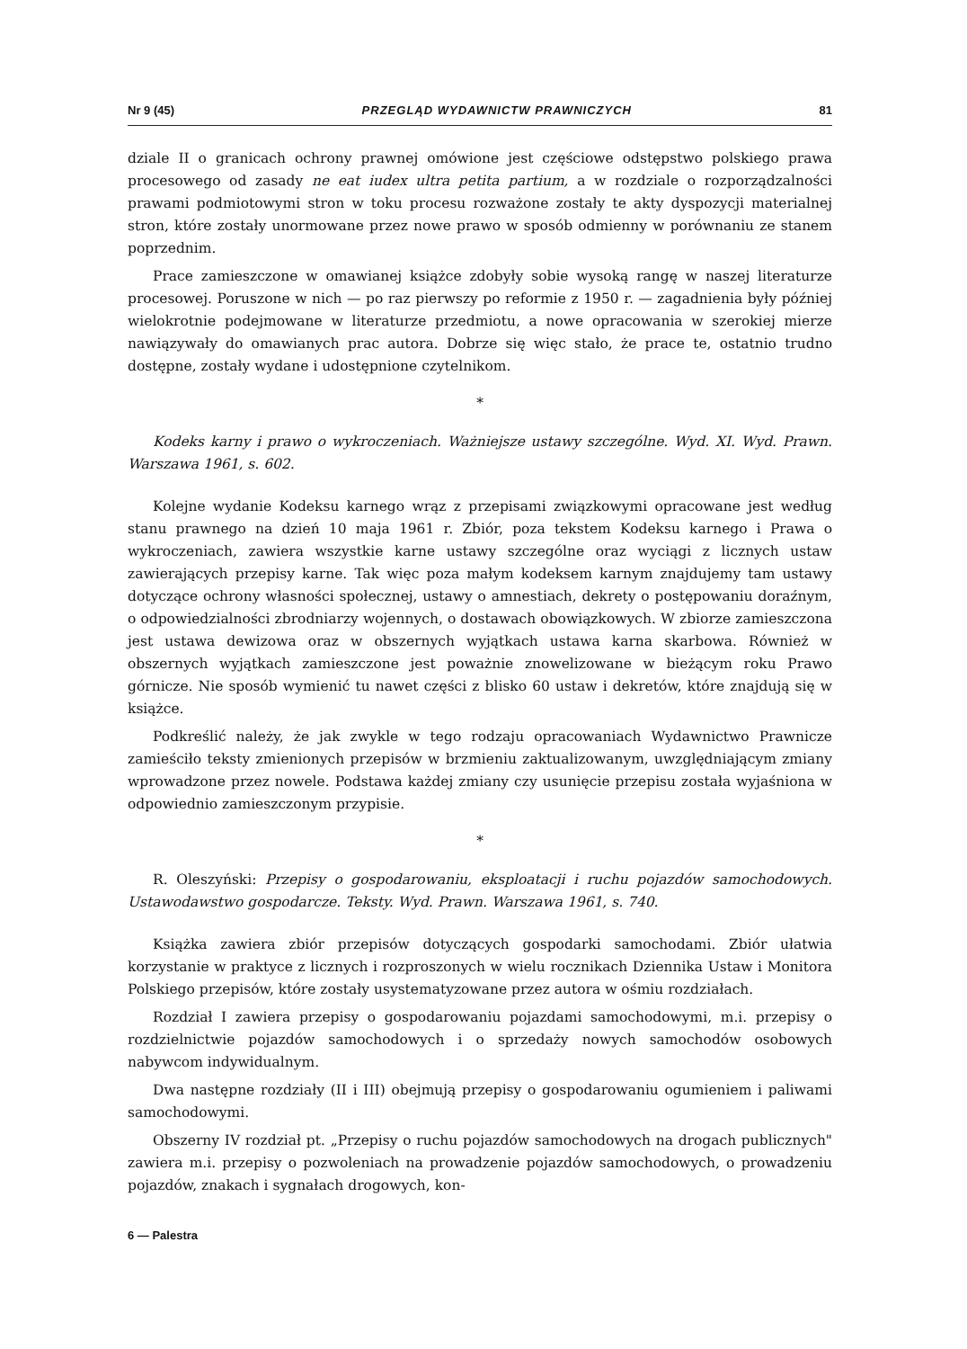Nr 9 (45) PRZEGLĄD WYDAWNICTW PRAWNICZYCH 81
dziale II o granicach ochrony prawnej omówione jest częściowe odstępstwo polskiego prawa procesowego od zasady ne eat iudex ultra petita partium, a w rozdziale o rozporządzalności prawami podmiotowymi stron w toku procesu rozważone zostały te akty dyspozycji materialnej stron, które zostały unormowane przez nowe prawo w sposób odmienny w porównaniu ze stanem poprzednim.
Prace zamieszczone w omawianej książce zdobyły sobie wysoką rangę w naszej literaturze procesowej. Poruszone w nich — po raz pierwszy po reformie z 1950 r. — zagadnienia były później wielokrotnie podejmowane w literaturze przedmiotu, a nowe opracowania w szerokiej mierze nawiązywały do omawianych prac autora. Dobrze się więc stało, że prace te, ostatnio trudno dostępne, zostały wydane i udostępnione czytelnikom.
*
Kodeks karny i prawo o wykroczeniach. Ważniejsze ustawy szczególne. Wyd. XI. Wyd. Prawn. Warszawa 1961, s. 602.
Kolejne wydanie Kodeksu karnego wrąz z przepisami związkowymi opracowane jest według stanu prawnego na dzień 10 maja 1961 r. Zbiór, poza tekstem Kodeksu karnego i Prawa o wykroczeniach, zawiera wszystkie karne ustawy szczególne oraz wyciągi z licznych ustaw zawierających przepisy karne. Tak więc poza małym kodeksem karnym znajdujemy tam ustawy dotyczące ochrony własności społecznej, ustawy o amnestiach, dekrety o postępowaniu doraźnym, o odpowiedzialności zbrodniarzy wojennych, o dostawach obowiązkowych. W zbiorze zamieszczona jest ustawa dewizowa oraz w obszernych wyjątkach ustawa karna skarbowa. Również w obszernych wyjątkach zamieszczone jest poważnie znowelizowane w bieżącym roku Prawo górnicze. Nie sposób wymienić tu nawet części z blisko 60 ustaw i dekretów, które znajdują się w książce.
Podkreślić należy, że jak zwykle w tego rodzaju opracowaniach Wydawnictwo Prawnicze zamieściło teksty zmienionych przepisów w brzmieniu zaktualizowanym, uwzględniającym zmiany wprowadzone przez nowele. Podstawa każdej zmiany czy usunięcie przepisu została wyjaśniona w odpowiednio zamieszczonym przypisie.
*
R. Oleszyński: Przepisy o gospodarowaniu, eksploatacji i ruchu pojazdów samochodowych. Ustawodawstwo gospodarcze. Teksty. Wyd. Prawn. Warszawa 1961, s. 740.
Książka zawiera zbiór przepisów dotyczących gospodarki samochodami. Zbiór ułatwia korzystanie w praktyce z licznych i rozproszonych w wielu rocznikach Dziennika Ustaw i Monitora Polskiego przepisów, które zostały usystematyzowane przez autora w ośmiu rozdziałach.
Rozdział I zawiera przepisy o gospodarowaniu pojazdami samochodowymi, m.i. przepisy o rozdzielnictwie pojazdów samochodowych i o sprzedaży nowych samochodów osobowych nabywcom indywidualnym.
Dwa następne rozdziały (II i III) obejmują przepisy o gospodarowaniu ogumieniem i paliwami samochodowymi.
Obszerny IV rozdział pt. „Przepisy o ruchu pojazdów samochodowych na drogach publicznych" zawiera m.i. przepisy o pozwoleniach na prowadzenie pojazdów samochodowych, o prowadzeniu pojazdów, znakach i sygnałach drogowych, kon-
6 — Palestra